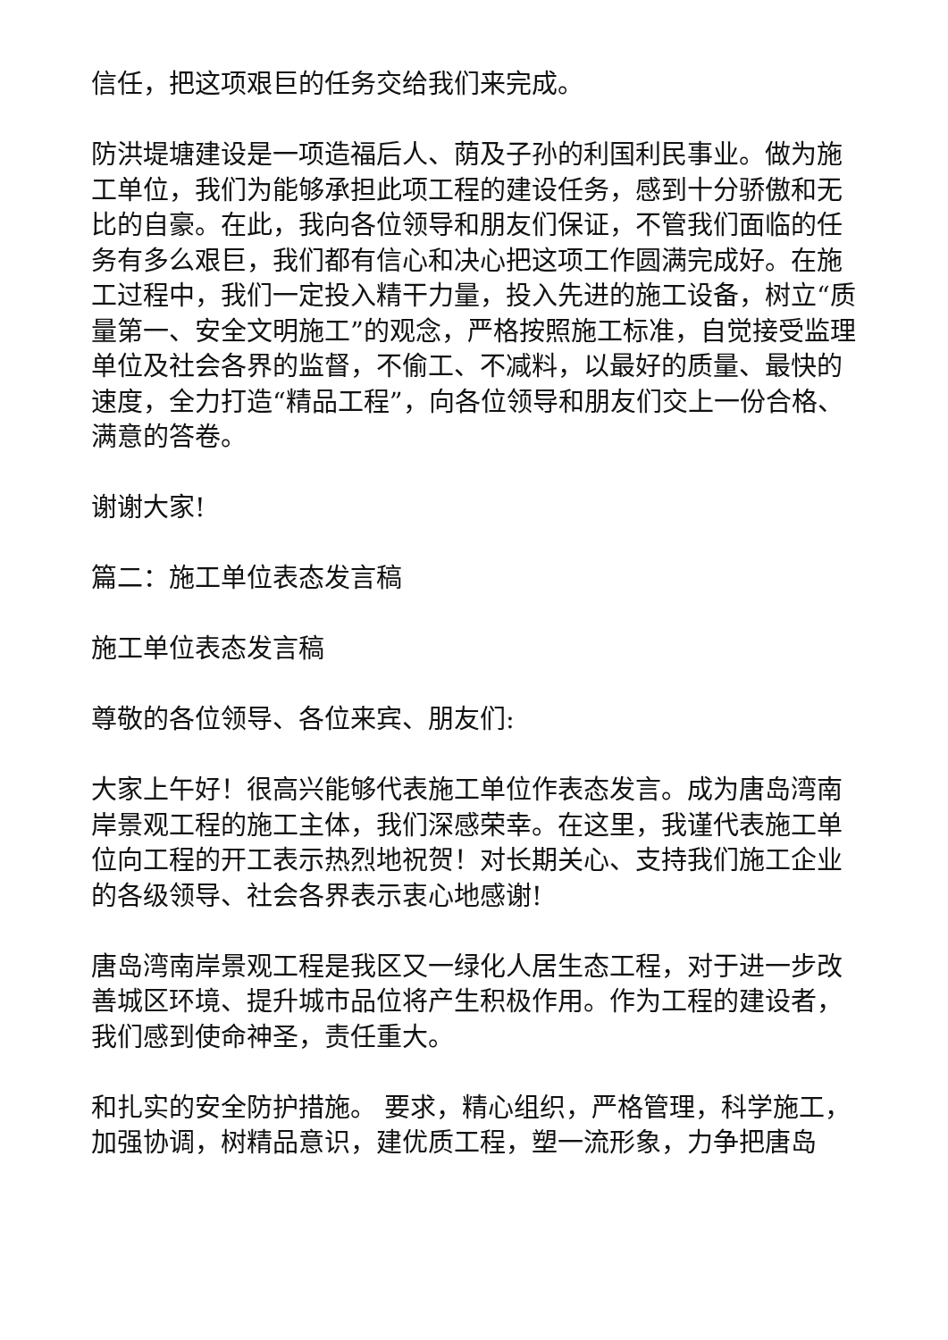信任，把这项艰巨的任务交给我们来完成。
防洪堤塘建设是一项造福后人、荫及子孙的利国利民事业。做为施工单位，我们为能够承担此项工程的建设任务，感到十分骄傲和无比的自豪。在此，我向各位领导和朋友们保证，不管我们面临的任务有多么艰巨，我们都有信心和决心把这项工作圆满完成好。在施工过程中，我们一定投入精干力量，投入先进的施工设备，树立“质量第一、安全文明施工”的观念，严格按照施工标准，自觉接受监理单位及社会各界的监督，不偷工、不减料，以最好的质量、最快的速度，全力打造“精品工程”，向各位领导和朋友们交上一份合格、满意的答卷。
谢谢大家!
篇二：施工单位表态发言稿
施工单位表态发言稿
尊敬的各位领导、各位来宾、朋友们:
大家上午好！很高兴能够代表施工单位作表态发言。成为唐岛湾南岸景观工程的施工主体，我们深感荣幸。在这里，我谨代表施工单位向工程的开工表示热烈地祝贺！对长期关心、支持我们施工企业的各级领导、社会各界表示衷心地感谢!
唐岛湾南岸景观工程是我区又一绿化人居生态工程，对于进一步改善城区环境、提升城市品位将产生积极作用。作为工程的建设者，我们感到使命神圣，责任重大。
和扎实的安全防护措施。 要求，精心组织，严格管理，科学施工，加强协调，树精品意识，建优质工程，塑一流形象，力争把唐岛